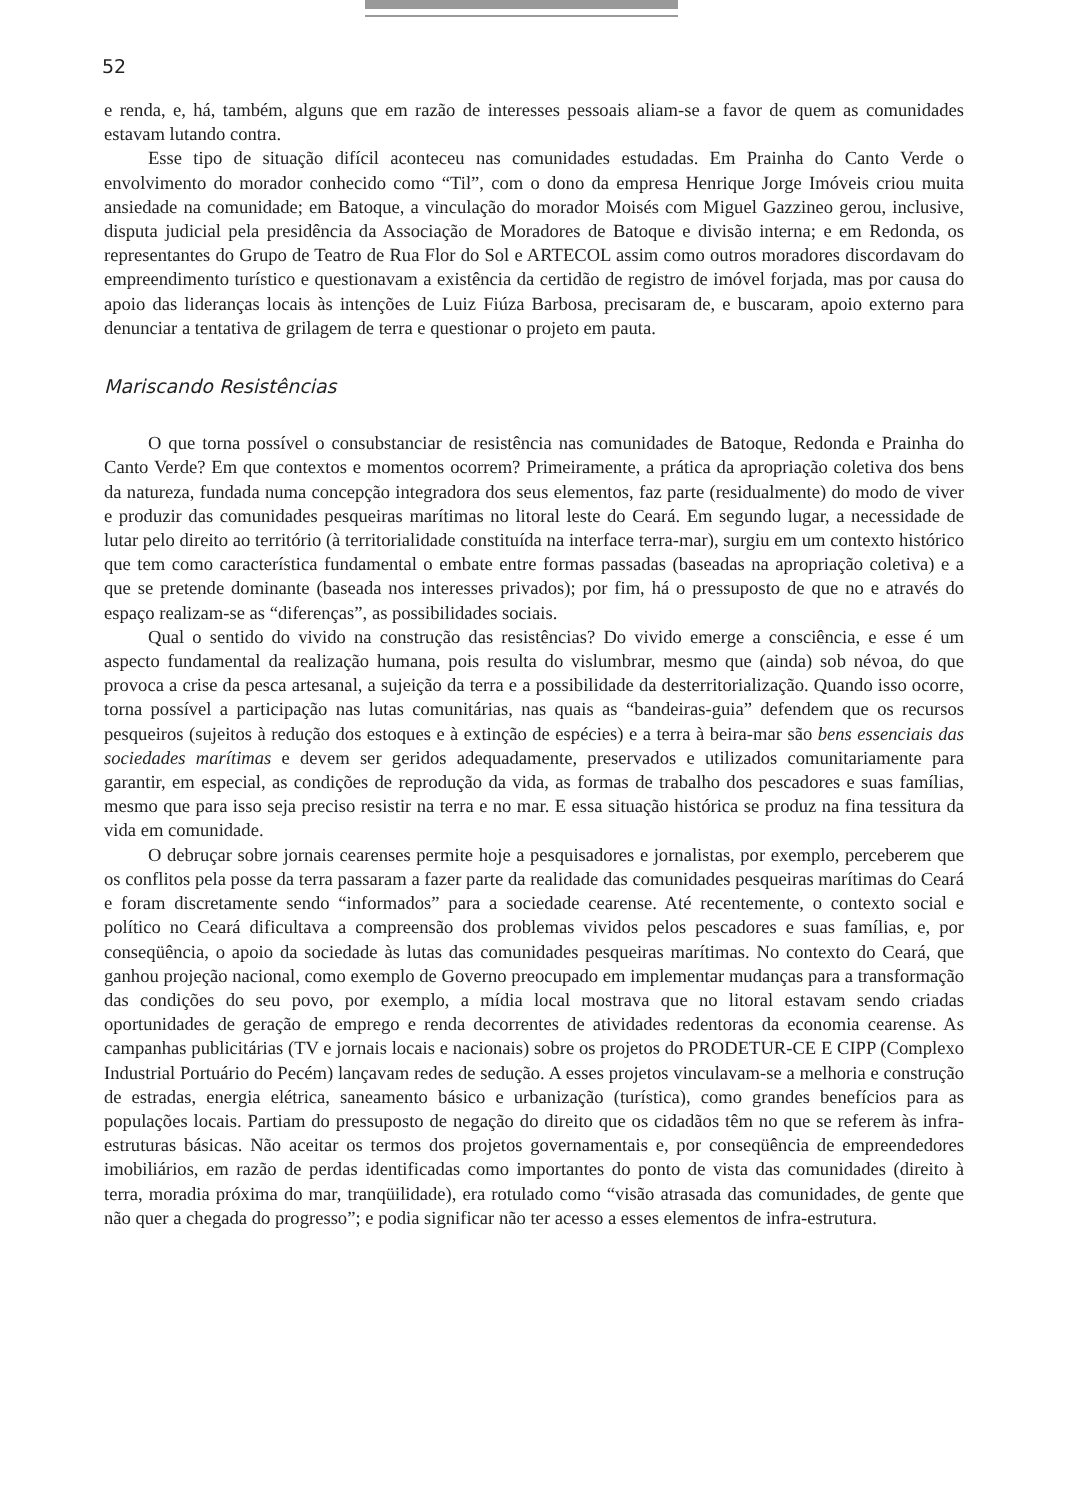52
e renda, e, há, também, alguns que em razão de interesses pessoais aliam-se a favor de quem as comunidades estavam lutando contra.
Esse tipo de situação difícil aconteceu nas comunidades estudadas. Em Prainha do Canto Verde o envolvimento do morador conhecido como “Til”, com o dono da empresa Henrique Jorge Imóveis criou muita ansiedade na comunidade; em Batoque, a vinculação do morador Moisés com Miguel Gazzineo gerou, inclusive, disputa judicial pela presidência da Associação de Moradores de Batoque e divisão interna; e em Redonda, os representantes do Grupo de Teatro de Rua Flor do Sol e ARTECOL assim como outros moradores discordavam do empreendimento turístico e questionavam a existência da certidão de registro de imóvel forjada, mas por causa do apoio das lideranças locais às intenções de Luiz Fiúza Barbosa, precisaram de, e buscaram, apoio externo para denunciar a tentativa de grilagem de terra e questionar o projeto em pauta.
Mariscando Resistências
O que torna possível o consubstanciar de resistência nas comunidades de Batoque, Redonda e Prainha do Canto Verde? Em que contextos e momentos ocorrem? Primeiramente, a prática da apropriação coletiva dos bens da natureza, fundada numa concepção integradora dos seus elementos, faz parte (residualmente) do modo de viver e produzir das comunidades pesqueiras marítimas no litoral leste do Ceará. Em segundo lugar, a necessidade de lutar pelo direito ao território (à territorialidade constituída na interface terra-mar), surgiu em um contexto histórico que tem como característica fundamental o embate entre formas passadas (baseadas na apropriação coletiva) e a que se pretende dominante (baseada nos interesses privados); por fim, há o pressuposto de que no e através do espaço realizam-se as “diferenças”, as possibilidades sociais.
Qual o sentido do vivido na construção das resistências? Do vivido emerge a consciência, e esse é um aspecto fundamental da realização humana, pois resulta do vislumbrar, mesmo que (ainda) sob névoa, do que provoca a crise da pesca artesanal, a sujeição da terra e a possibilidade da desterritorialização. Quando isso ocorre, torna possível a participação nas lutas comunitárias, nas quais as “bandeiras-guia” defendem que os recursos pesqueiros (sujeitos à redução dos estoques e à extinção de espécies) e a terra à beira-mar são bens essenciais das sociedades marítimas e devem ser geridos adequadamente, preservados e utilizados comunitariamente para garantir, em especial, as condições de reprodução da vida, as formas de trabalho dos pescadores e suas famílias, mesmo que para isso seja preciso resistir na terra e no mar. E essa situação histórica se produz na fina tessitura da vida em comunidade.
O debruçar sobre jornais cearenses permite hoje a pesquisadores e jornalistas, por exemplo, perceberem que os conflitos pela posse da terra passaram a fazer parte da realidade das comunidades pesqueiras marítimas do Ceará e foram discretamente sendo “informados” para a sociedade cearense. Até recentemente, o contexto social e político no Ceará dificultava a compreensão dos problemas vividos pelos pescadores e suas famílias, e, por conseqüência, o apoio da sociedade às lutas das comunidades pesqueiras marítimas. No contexto do Ceará, que ganhou projeção nacional, como exemplo de Governo preocupado em implementar mudanças para a transformação das condições do seu povo, por exemplo, a mídia local mostrava que no litoral estavam sendo criadas oportunidades de geração de emprego e renda decorrentes de atividades redentoras da economia cearense. As campanhas publicitárias (TV e jornais locais e nacionais) sobre os projetos do PRODETUR-CE E CIPP (Complexo Industrial Portuário do Pecém) lançavam redes de sedução. A esses projetos vinculavam-se a melhoria e construção de estradas, energia elétrica, saneamento básico e urbanização (turística), como grandes benefícios para as populações locais. Partiam do pressuposto de negação do direito que os cidadãos têm no que se referem às infra-estruturas básicas. Não aceitar os termos dos projetos governamentais e, por conseqüência de empreendedores imobiliários, em razão de perdas identificadas como importantes do ponto de vista das comunidades (direito à terra, moradia próxima do mar, tranqüilidade), era rotulado como “visão atrasada das comunidades, de gente que não quer a chegada do progresso”; e podia significar não ter acesso a esses elementos de infra-estrutura.